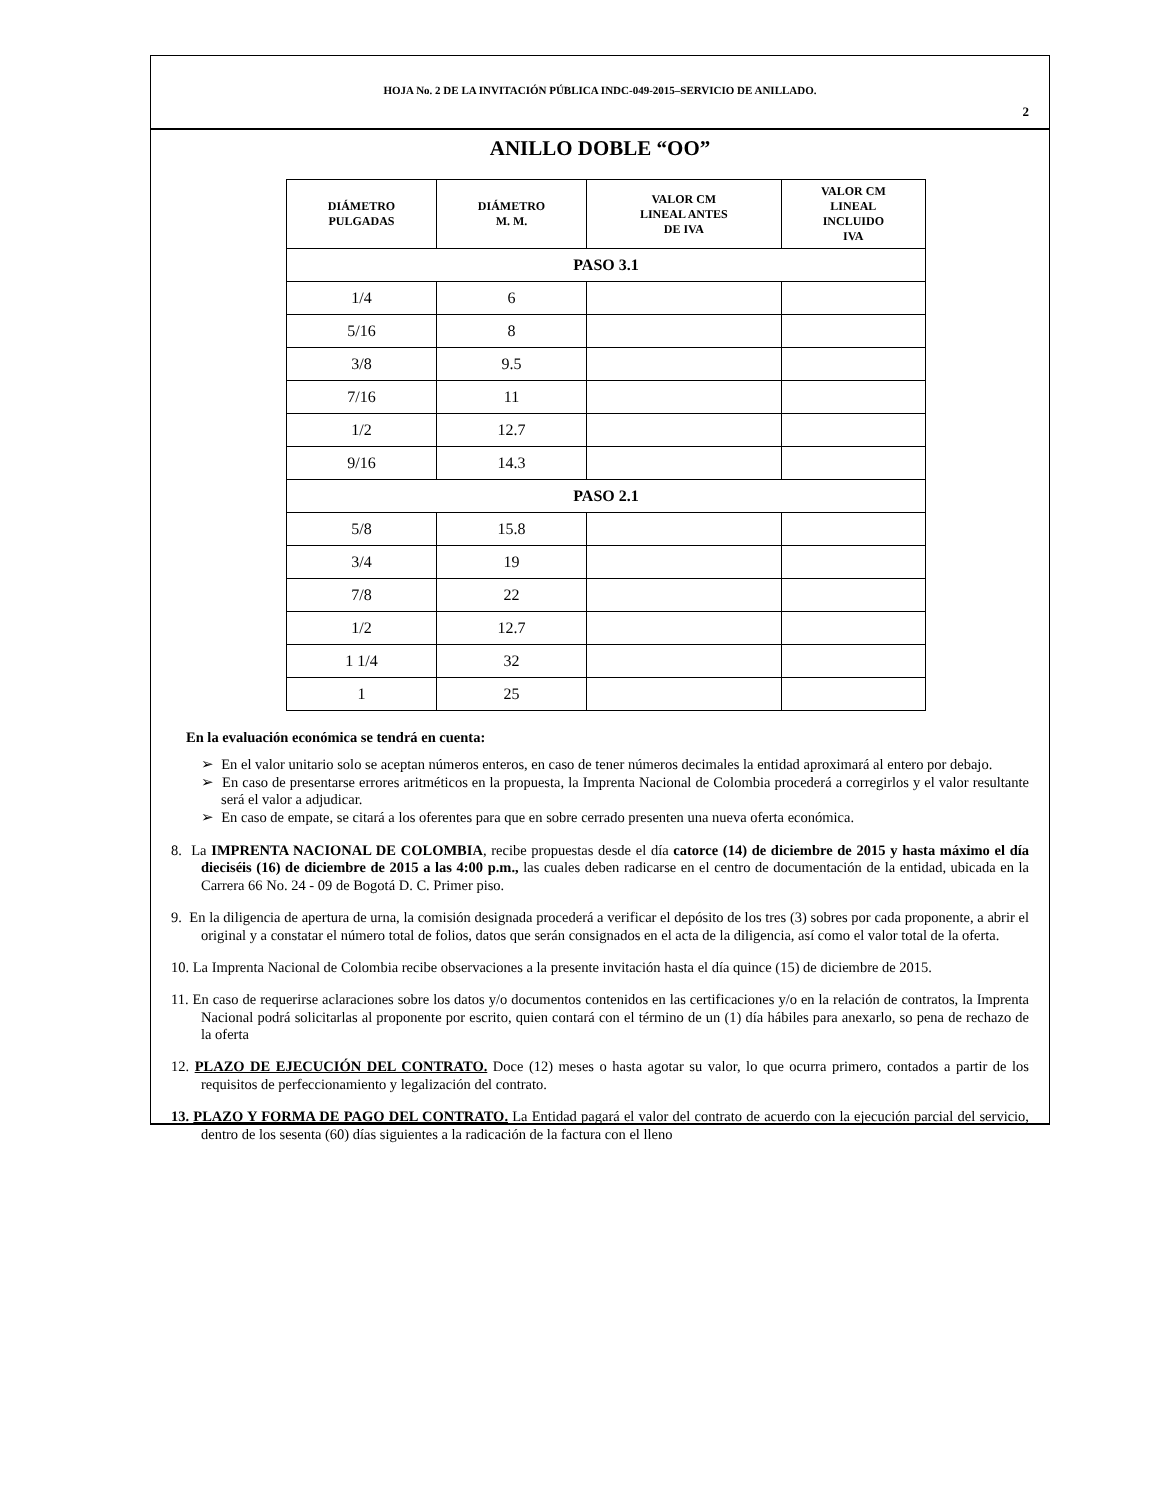HOJA No. 2 DE LA INVITACIÓN PÚBLICA INDC-049-2015–SERVICIO DE ANILLADO.
2
ANILLO DOBLE “OO”
| DIÁMETRO PULGADAS | DIÁMETRO M. M. | VALOR CM LINEAL ANTES DE IVA | VALOR CM LINEAL INCLUIDO IVA |
| --- | --- | --- | --- |
| PASO 3.1 | | | |
| 1/4 | 6 | | |
| 5/16 | 8 | | |
| 3/8 | 9.5 | | |
| 7/16 | 11 | | |
| 1/2 | 12.7 | | |
| 9/16 | 14.3 | | |
| PASO 2.1 | | | |
| 5/8 | 15.8 | | |
| 3/4 | 19 | | |
| 7/8 | 22 | | |
| 1/2 | 12.7 | | |
| 1 1/4 | 32 | | |
| 1 | 25 | | |
En la evaluación económica se tendrá en cuenta:
➢ En el valor unitario solo se aceptan números enteros, en caso de tener números decimales la entidad aproximará al entero por debajo.
➢ En caso de presentarse errores aritméticos en la propuesta, la Imprenta Nacional de Colombia procederá a corregirlos y el valor resultante será el valor a adjudicar.
➢ En caso de empate, se citará a los oferentes para que en sobre cerrado presenten una nueva oferta económica.
8. La IMPRENTA NACIONAL DE COLOMBIA, recibe propuestas desde el día catorce (14) de diciembre de 2015 y hasta máximo el día dieciséis (16) de diciembre de 2015 a las 4:00 p.m., las cuales deben radicarse en el centro de documentación de la entidad, ubicada en la Carrera 66 No. 24 - 09 de Bogotá D. C. Primer piso.
9. En la diligencia de apertura de urna, la comisión designada procederá a verificar el depósito de los tres (3) sobres por cada proponente, a abrir el original y a constatar el número total de folios, datos que serán consignados en el acta de la diligencia, así como el valor total de la oferta.
10. La Imprenta Nacional de Colombia recibe observaciones a la presente invitación hasta el día quince (15) de diciembre de 2015.
11. En caso de requerirse aclaraciones sobre los datos y/o documentos contenidos en las certificaciones y/o en la relación de contratos, la Imprenta Nacional podrá solicitarlas al proponente por escrito, quien contará con el término de un (1) día hábiles para anexarlo, so pena de rechazo de la oferta
12. PLAZO DE EJECUCIÓN DEL CONTRATO. Doce (12) meses o hasta agotar su valor, lo que ocurra primero, contados a partir de los requisitos de perfeccionamiento y legalización del contrato.
13. PLAZO Y FORMA DE PAGO DEL CONTRATO. La Entidad pagará el valor del contrato de acuerdo con la ejecución parcial del servicio, dentro de los sesenta (60) días siguientes a la radicación de la factura con el lleno